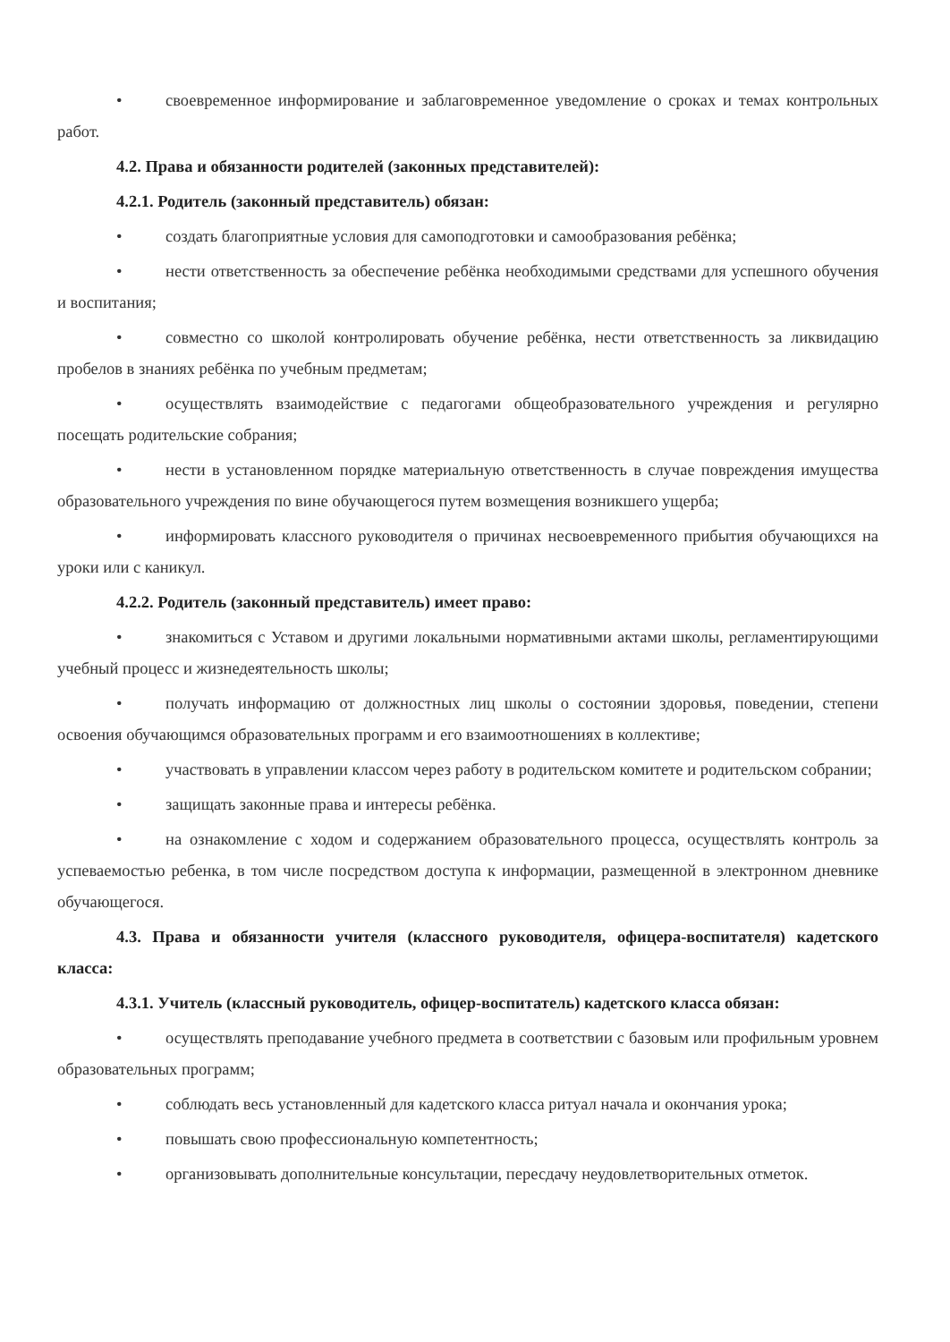• своевременное информирование и заблаговременное уведомление о сроках и темах контрольных работ.
4.2. Права и обязанности родителей (законных представителей):
4.2.1. Родитель (законный представитель) обязан:
• создать благоприятные условия для самоподготовки и самообразования ребёнка;
• нести ответственность за обеспечение ребёнка необходимыми средствами для успешного обучения и воспитания;
• совместно со школой контролировать обучение ребёнка, нести ответственность за ликвидацию пробелов в знаниях ребёнка по учебным предметам;
• осуществлять взаимодействие с педагогами общеобразовательного учреждения и регулярно посещать родительские собрания;
• нести в установленном порядке материальную ответственность в случае повреждения имущества образовательного учреждения по вине обучающегося путем возмещения возникшего ущерба;
• информировать классного руководителя о причинах несвоевременного прибытия обучающихся на уроки или с каникул.
4.2.2. Родитель (законный представитель) имеет право:
• знакомиться с Уставом и другими локальными нормативными актами школы, регламентирующими учебный процесс и жизнедеятельность школы;
• получать информацию от должностных лиц школы о состоянии здоровья, поведении, степени освоения обучающимся образовательных программ и его взаимоотношениях в коллективе;
• участвовать в управлении классом через работу в родительском комитете и родительском собрании;
• защищать законные права и интересы ребёнка.
• на ознакомление с ходом и содержанием образовательного процесса, осуществлять контроль за успеваемостью ребенка, в том числе посредством доступа к информации, размещенной в электронном дневнике обучающегося.
4.3. Права и обязанности учителя (классного руководителя, офицера-воспитателя) кадетского класса:
4.3.1. Учитель (классный руководитель, офицер-воспитатель) кадетского класса обязан:
• осуществлять преподавание учебного предмета в соответствии с базовым или профильным уровнем образовательных программ;
• соблюдать весь установленный для кадетского класса ритуал начала и окончания урока;
• повышать свою профессиональную компетентность;
• организовывать дополнительные консультации, пересдачу неудовлетворительных отметок.